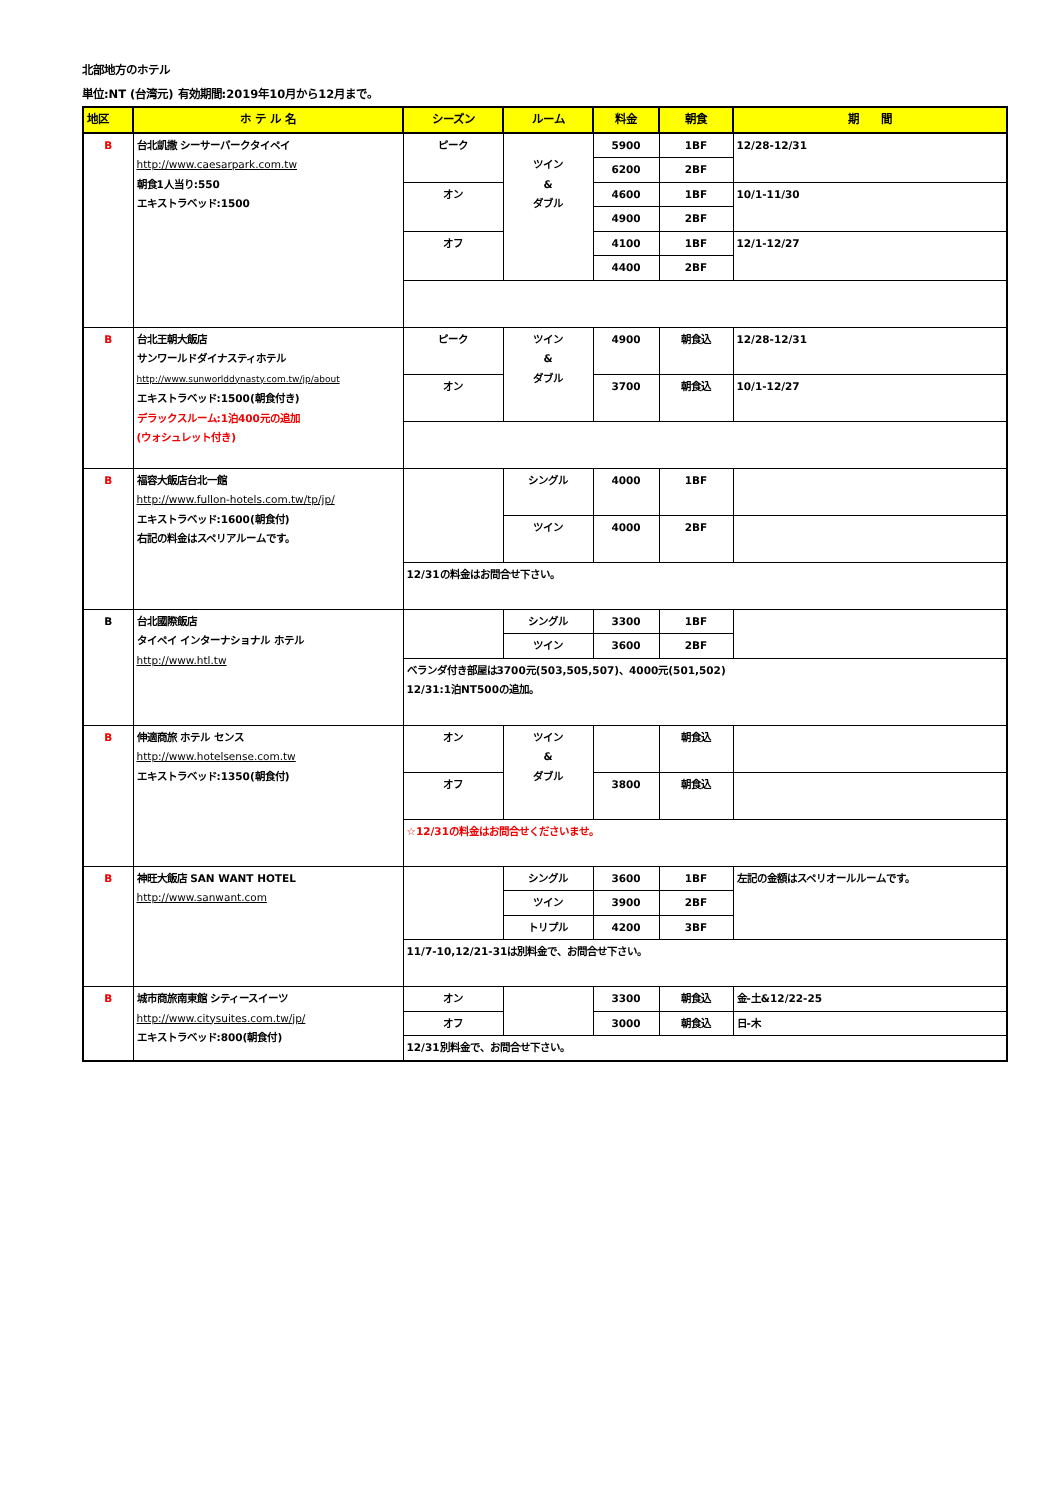北部地方のホテル
単位:NT (台湾元) 有効期間:2019年10月から12月まで。
| 地区 | ホ テ ル 名 | シーズン | ルーム | 料金 | 朝食 | 期 間 |
| --- | --- | --- | --- | --- | --- | --- |
| B | 台北凱撒 シーサーパークタイペイ http://www.caesarpark.com.tw 朝食1人当り:550 エキストラベッド:1500 | ピーク | ツイン & ダブル | 5900 | 1BF | 12/28-12/31 |
| | | | | 6200 | 2BF | |
| | | オン | | 4600 | 1BF | 10/1-11/30 |
| | | | | 4900 | 2BF | |
| | | オフ | | 4100 | 1BF | 12/1-12/27 |
| | | | | 4400 | 2BF | |
| B | 台北王朝大飯店 サンワールドダイナスティホテル http://www.sunworlddynasty.com.tw/jp/about エキストラベッド:1500(朝食付き) デラックスルーム:1泊400元の追加 (ウォシュレット付き) | ピーク | ツイン & ダブル | 4900 | 朝食込 | 12/28-12/31 |
| | | オン | | 3700 | 朝食込 | 10/1-12/27 |
| B | 福容大飯店台北一館 http://www.fullon-hotels.com.tw/tp/jp/ エキストラベッド:1600(朝食付) 右記の料金はスペリアルームです。 | | シングル | 4000 | 1BF | |
| | | | ツイン | 4000 | 2BF | |
| | | 12/31の料金はお問合せ下さい。 | | | | |
| B | 台北國際飯店 タイペイ インターナショナル ホテル http://www.htl.tw | | シングル | 3300 | 1BF | |
| | | | ツイン | 3600 | 2BF | |
| | | ベランダ付き部屋は3700元(503,505,507)、4000元(501,502) 12/31:1泊NT500の追加。 | | | | |
| B | 伸適商旅 ホテル センス http://www.hotelsense.com.tw エキストラベッド:1350(朝食付) | オン | ツイン & ダブル | | 朝食込 | |
| | | オフ | | 3800 | 朝食込 | |
| | | ☆12/31の料金はお問合せくださいませ。 | | | | |
| B | 神旺大飯店 SAN WANT HOTEL http://www.sanwant.com | | シングル | 3600 | 1BF | 左記の金額はスペリオールルームです。 |
| | | | ツイン | 3900 | 2BF | |
| | | | トリプル | 4200 | 3BF | |
| | | 11/7-10,12/21-31は別料金で、お問合せ下さい。 | | | | |
| B | 城市商旅南東館 シティースイーツ http://www.citysuites.com.tw/jp/ エキストラベッド:800(朝食付) | オン | | 3300 | 朝食込 | 金-土&12/22-25 |
| | | オフ | | 3000 | 朝食込 | 日-木 |
| | | 12/31別料金で、お問合せ下さい。 | | | | |